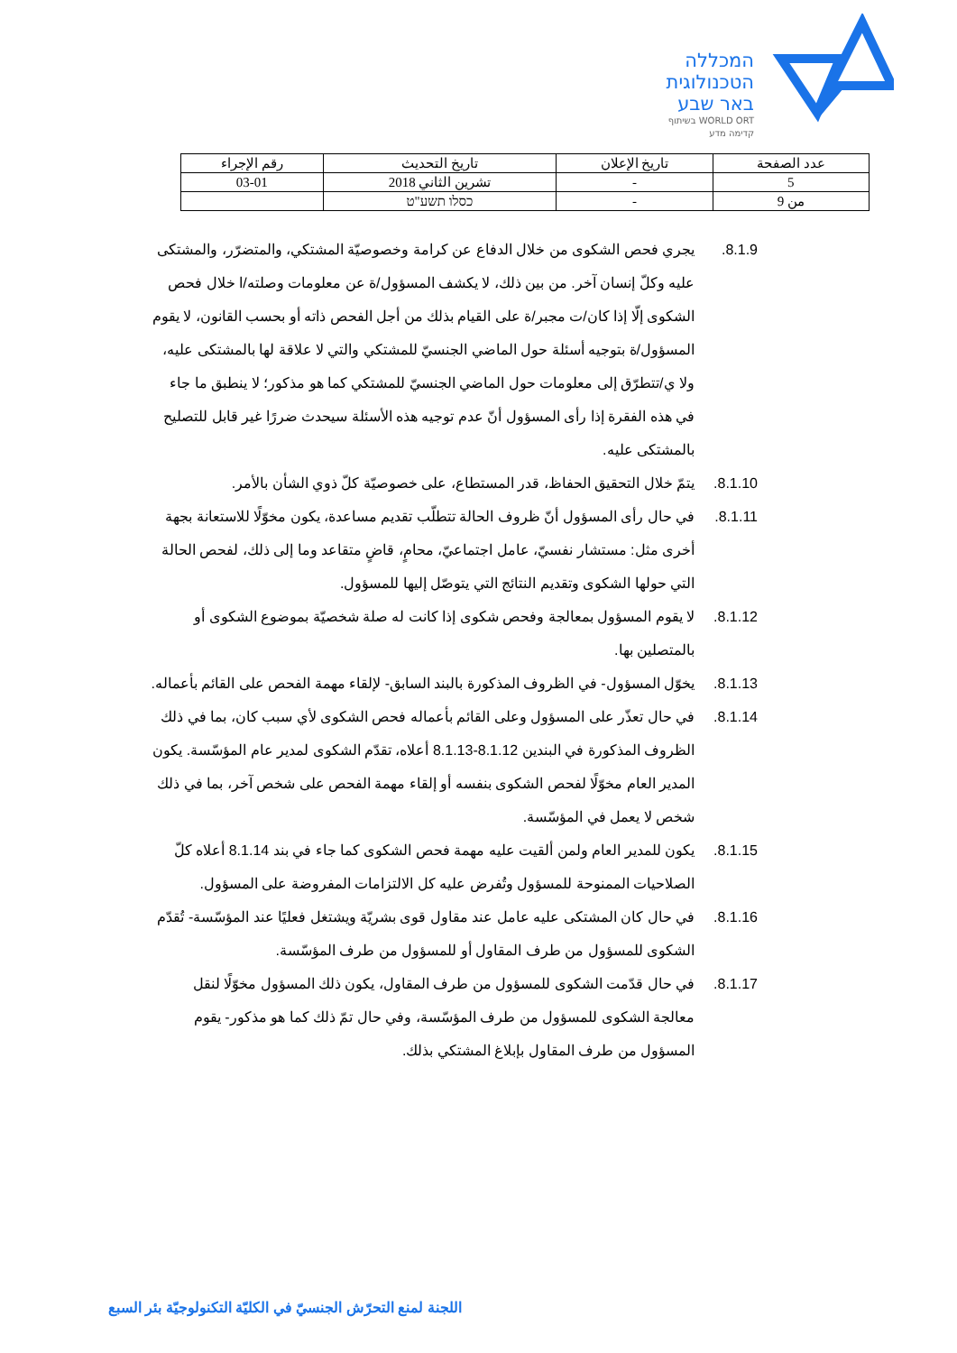המכללה
הטכנולוגית
באר שבע
בשיתוף WORLD ORT
קדימה מדע
| عدد الصفحة | تاريخ الإعلان | تاريخ التحديث | رقم الإجراء |
| 5 | - | تشرين الثاني 2018 | 03-01 |
| من 9 | - | כסלו תשע"ט | |
.8.1.9 يجري فحص الشكوى من خلال الدفاع عن كرامة وخصوصيّة المشتكي، والمتضرّر، والمشتكى عليه وكلّ إنسان آخر. من بين ذلك، لا يكشف المسؤول/ة عن معلومات وصلته/ا خلال فحص الشكوى إلّا إذا كان/ت مجبر/ة على القيام بذلك من أجل الفحص ذاته أو بحسب القانون، لا يقوم المسؤول/ة بتوجيه أسئلة حول الماضي الجنسيّ للمشتكي والتي لا علاقة لها بالمشتكى عليه، ولا ي/تتطرّق إلى معلومات حول الماضي الجنسيّ للمشتكي كما هو مذكور؛ لا ينطبق ما جاء في هذه الفقرة إذا رأى المسؤول أنّ عدم توجيه هذه الأسئلة سيحدث ضررًا غير قابل للتصليح بالمشتكى عليه.
.8.1.10 يتمّ خلال التحقيق الحفاظ، قدر المستطاع، على خصوصيّة كلّ ذوي الشأن بالأمر.
.8.1.11 في حال رأى المسؤول أنّ ظروف الحالة تتطلّب تقديم مساعدة، يكون مخوّلًا للاستعانة بجهة أخرى مثل: مستشار نفسيّ، عامل اجتماعيّ، محامٍ، قاضٍ متقاعد وما إلى ذلك، لفحص الحالة التي حولها الشكوى وتقديم النتائج التي يتوصّل إليها للمسؤول.
.8.1.12 لا يقوم المسؤول بمعالجة وفحص شكوى إذا كانت له صلة شخصيّة بموضوع الشكوى أو بالمتصلين بها.
.8.1.13 يخوّل المسؤول- في الظروف المذكورة بالبند السابق- لإلقاء مهمة الفحص على القائم بأعماله.
.8.1.14 في حال تعذّر على المسؤول وعلى القائم بأعماله فحص الشكوى لأي سبب كان، بما في ذلك الظروف المذكورة في البندين 8.1.12-8.1.13 أعلاه، تقدّم الشكوى لمدير عام المؤسّسة. يكون المدير العام مخوّلًا لفحص الشكوى بنفسه أو إلقاء مهمة الفحص على شخص آخر، بما في ذلك شخص لا يعمل في المؤسّسة.
.8.1.15 يكون للمدير العام ولمن ألقيت عليه مهمة فحص الشكوى كما جاء في بند 8.1.14 أعلاه كلّ الصلاحيات الممنوحة للمسؤول وتُفرض عليه كل الالتزامات المفروضة على المسؤول.
.8.1.16 في حال كان المشتكى عليه عامل عند مقاول قوى بشريّة ويشتغل فعليًا عند المؤسّسة- تُقدّم الشكوى للمسؤول من طرف المقاول أو للمسؤول من طرف المؤسّسة.
.8.1.17 في حال قدّمت الشكوى للمسؤول من طرف المقاول، يكون ذلك المسؤول مخوّلًا لنقل معالجة الشكوى للمسؤول من طرف المؤسّسة، وفي حال تمّ ذلك كما هو مذكور- يقوم المسؤول من طرف المقاول بإبلاغ المشتكي بذلك.
اللجنة لمنع التحرّش الجنسيّ في الكليّة التكنولوجيّة بئر السبع